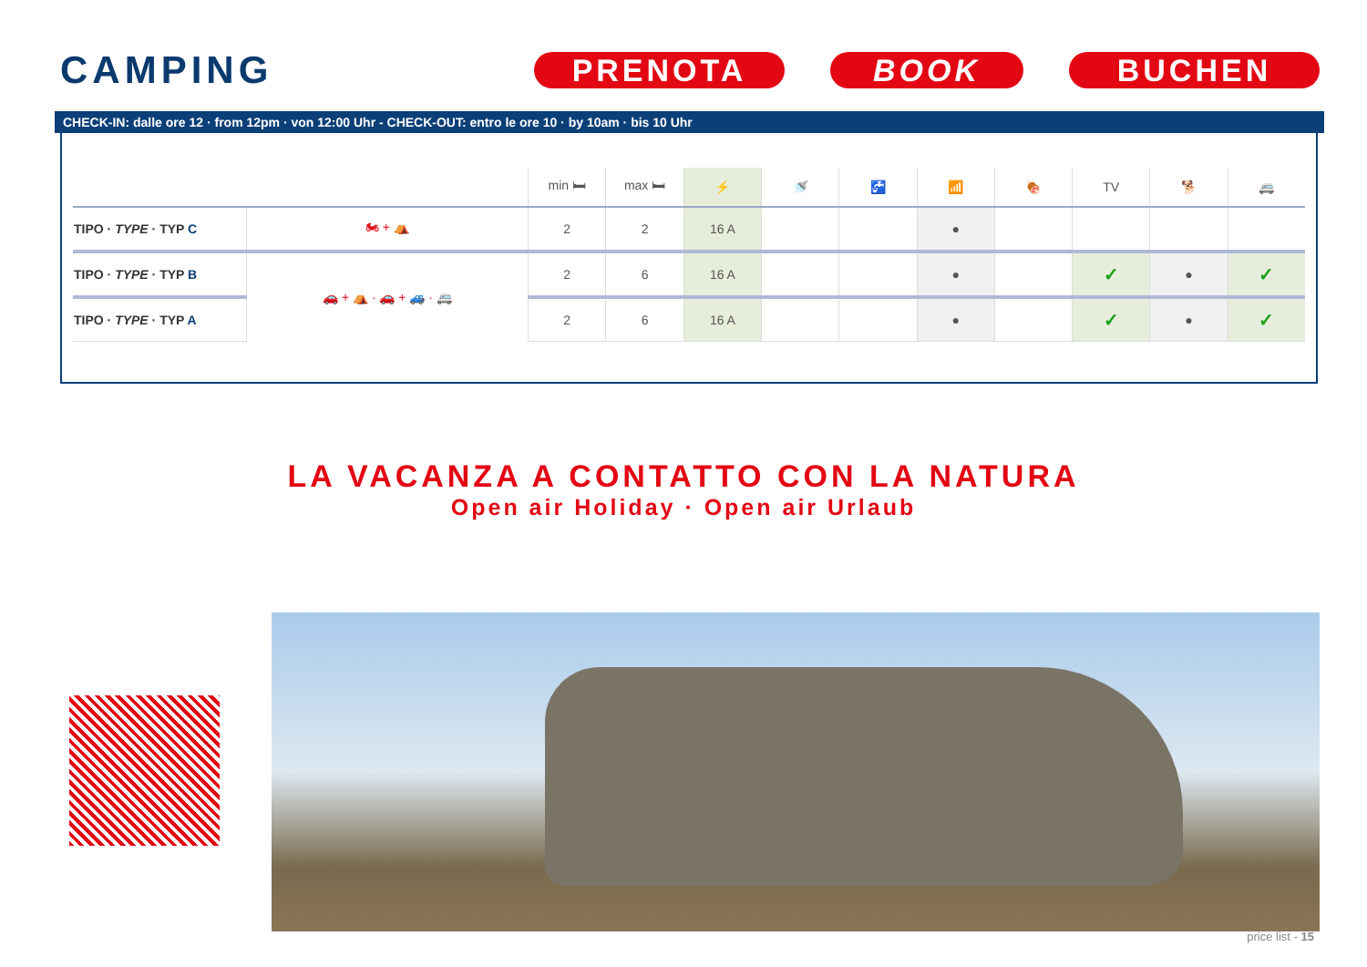CAMPING
PRENOTA BOOK BUCHEN
CHECK-IN: dalle ore 12 · from 12pm · von 12:00 Uhr - CHECK-OUT: entro le ore 10 · by 10am · bis 10 Uhr
| | | min 🛏 | max 🛏 | ⚡ | 🚿 | 🚰 | 📶 | 🍖 | TV | 🐕 | 🚐 |
| --- | --- | --- | --- | --- | --- | --- | --- | --- | --- | --- | --- |
| TIPO · TYPE · TYP C | 🏍 + ⛺ | 2 | 2 | 16 A | | | ● | | | | |
| TIPO · TYPE · TYP B | 🚗 + ⛺ · 🚗 + 🚙 · 🚐 | 2 | 6 | 16 A | | | ● | | ✓ | ● | ✓ |
| TIPO · TYPE · TYP A | | 2 | 6 | 16 A | | | ● | | ✓ | ● | ✓ |
LA VACANZA A CONTATTO CON LA NATURA
Open air Holiday · Open air Urlaub
price list - 15